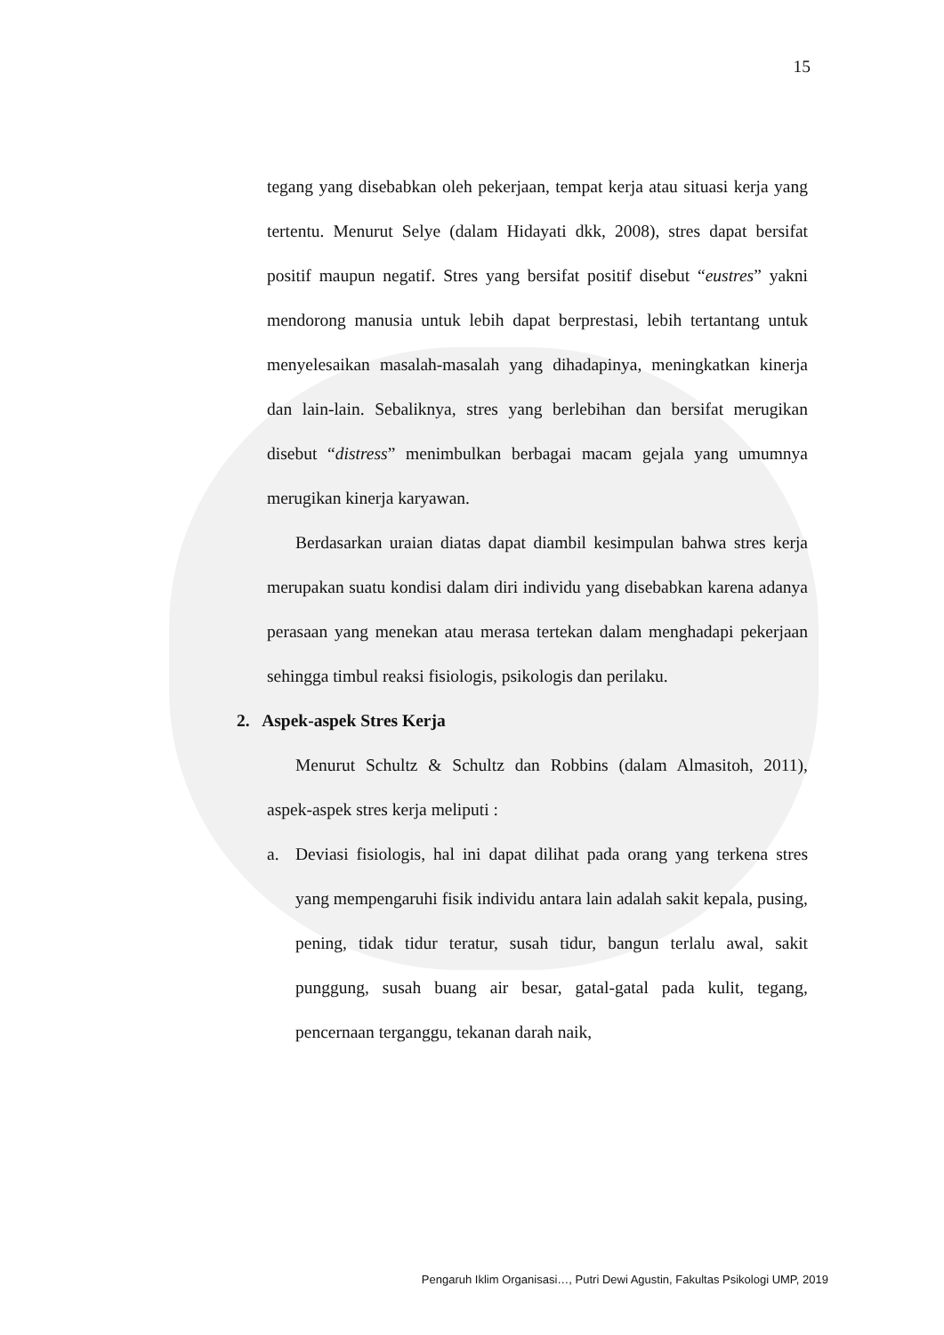15
tegang yang disebabkan oleh pekerjaan, tempat kerja atau situasi kerja yang tertentu. Menurut Selye (dalam Hidayati dkk, 2008), stres dapat bersifat positif maupun negatif. Stres yang bersifat positif disebut “eustres” yakni mendorong manusia untuk lebih dapat berprestasi, lebih tertantang untuk menyelesaikan masalah-masalah yang dihadapinya, meningkatkan kinerja dan lain-lain. Sebaliknya, stres yang berlebihan dan bersifat merugikan disebut “distress” menimbulkan berbagai macam gejala yang umumnya merugikan kinerja karyawan.
Berdasarkan uraian diatas dapat diambil kesimpulan bahwa stres kerja merupakan suatu kondisi dalam diri individu yang disebabkan karena adanya perasaan yang menekan atau merasa tertekan dalam menghadapi pekerjaan sehingga timbul reaksi fisiologis, psikologis dan perilaku.
2. Aspek-aspek Stres Kerja
Menurut Schultz & Schultz dan Robbins (dalam Almasitoh, 2011), aspek-aspek stres kerja meliputi :
a. Deviasi fisiologis, hal ini dapat dilihat pada orang yang terkena stres yang mempengaruhi fisik individu antara lain adalah sakit kepala, pusing, pening, tidak tidur teratur, susah tidur, bangun terlalu awal, sakit punggung, susah buang air besar, gatal-gatal pada kulit, tegang, pencernaan terganggu, tekanan darah naik,
Pengaruh Iklim Organisasi…, Putri Dewi Agustin, Fakultas Psikologi UMP, 2019